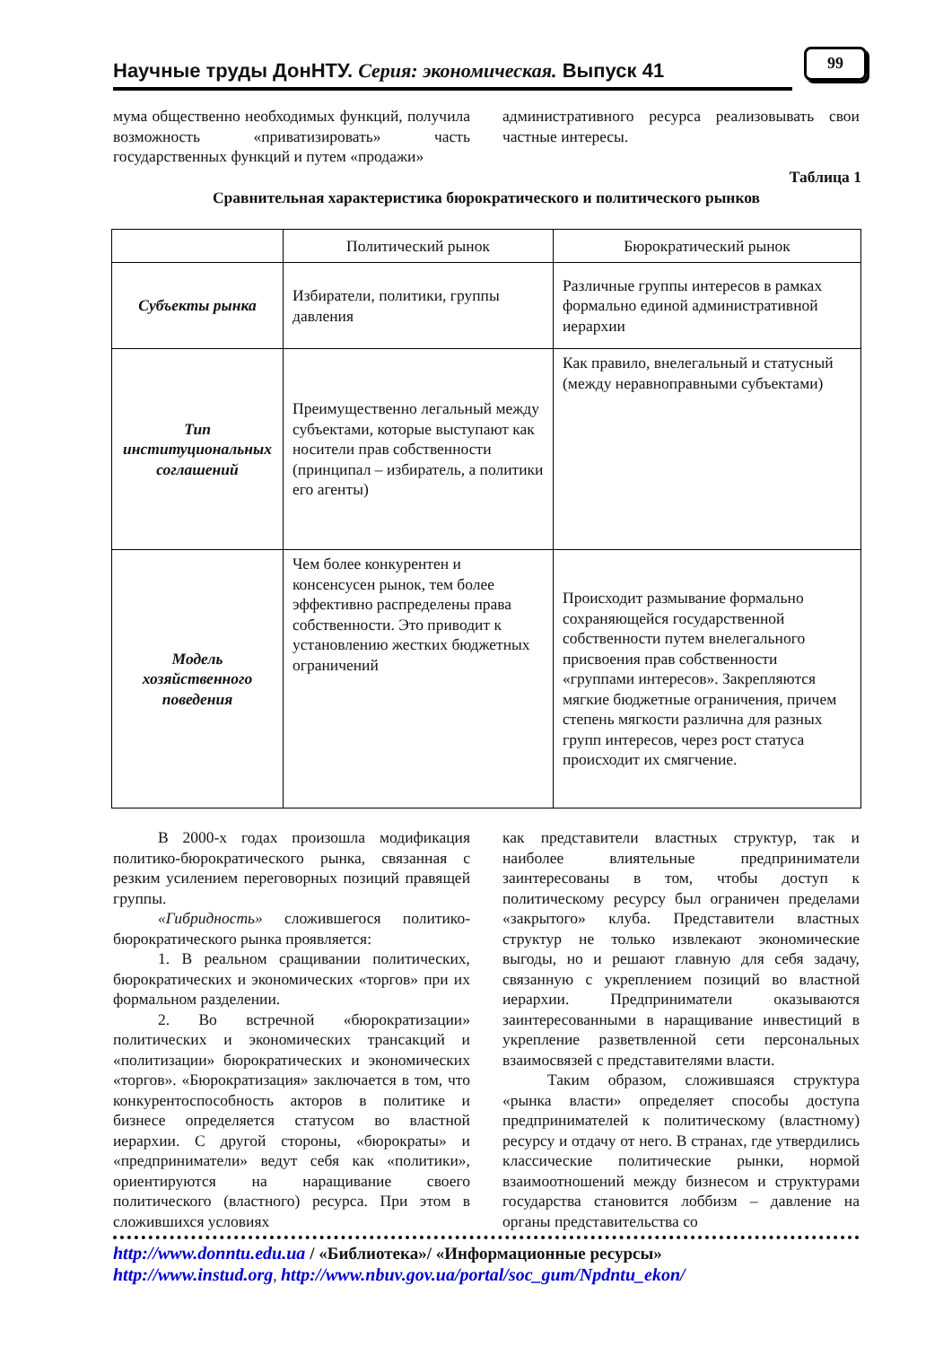Научные труды ДонНТУ. Серия: экономическая. Выпуск 41
99
мума общественно необходимых функций, получила возможность «приватизировать» часть государственных функций и путем «продажи»
административного ресурса реализовывать свои частные интересы.
Таблица 1
Сравнительная характеристика бюрократического и политического рынков
| | Политический рынок | Бюрократический рынок |
| --- | --- | --- |
| Субъекты рынка | Избиратели, политики, группы давления | Различные группы интересов в рамках формально единой административной иерархии |
| Тип институциональных соглашений | Преимущественно легальный между субъектами, которые выступают как носители прав собственности (принципал – избиратель, а политики его агенты) | Как правило, внелегальный и статусный (между неравноправными субъектами) |
| Модель хозяйственного поведения | Чем более конкурентен и консенсусен рынок, тем более эффективно распределены права собственности. Это приводит к установлению жестких бюджетных ограничений | Происходит размывание формально сохраняющейся государственной собственности путем внелегального присвоения прав собственности «группами интересов». Закрепляются мягкие бюджетные ограничения, причем степень мягкости различна для разных групп интересов, через рост статуса происходит их смягчение. |
В 2000-х годах произошла модификация политико-бюрократического рынка, связанная с резким усилением переговорных позиций правящей группы.
«Гибридность» сложившегося политико-бюрократического рынка проявляется:
1. В реальном сращивании политических, бюрократических и экономических «торгов» при их формальном разделении.
2. Во встречной «бюрократизации» политических и экономических трансакций и «политизации» бюрократических и экономических «торгов». «Бюрократизация» заключается в том, что конкурентоспособность акторов в политике и бизнесе определяется статусом во властной иерархии. С другой стороны, «бюрократы» и «предприниматели» ведут себя как «политики», ориентируются на наращивание своего политического (властного) ресурса. При этом в сложившихся условиях
как представители властных структур, так и наиболее влиятельные предприниматели заинтересованы в том, чтобы доступ к политическому ресурсу был ограничен пределами «закрытого» клуба. Представители властных структур не только извлекают экономические выгоды, но и решают главную для себя задачу, связанную с укреплением позиций во властной иерархии. Предприниматели оказываются заинтересованными в наращивание инвестиций в укрепление разветвленной сети персональных взаимосвязей с представителями власти.
Таким образом, сложившаяся структура «рынка власти» определяет способы доступа предпринимателей к политическому (властному) ресурсу и отдачу от него. В странах, где утвердились классические политические рынки, нормой взаимоотношений между бизнесом и структурами государства становится лоббизм – давление на органы представительства со
http://www.donntu.edu.ua / «Библиотека»/ «Информационные ресурсы»
http://www.instud.org, http://www.nbuv.gov.ua/portal/soc_gum/Npdntu_ekon/